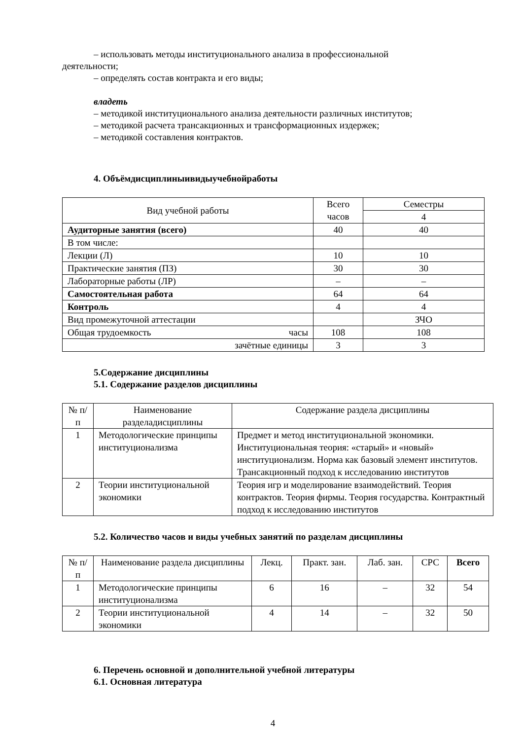– использовать методы институционального анализа в профессиональной
деятельности;
– определять состав контракта и его виды;
владеть
– методикой институционального анализа деятельности различных институтов;
– методикой расчета трансакционных и трансформационных издержек;
– методикой составления контрактов.
4. Объёмдисциплиныивидыучебнойработы
| Вид учебной работы | Всего часов | Семестры |
| | | 4 |
| Аудиторные занятия (всего) | 40 | 40 |
| В том числе: | | |
| Лекции (Л) | 10 | 10 |
| Практические занятия (ПЗ) | 30 | 30 |
| Лабораторные работы (ЛР) | – | – |
| Самостоятельная работа | 64 | 64 |
| Контроль | 4 | 4 |
| Вид промежуточной аттестации | | ЗЧО |
| Общая трудоемкость часы | 108 | 108 |
| зачётные единицы | 3 | 3 |
5.Содержание дисциплины
5.1. Содержание разделов дисциплины
| № п/п | Наименование разделадисциплины | Содержание раздела дисциплины |
| 1 | Методологические принципы институционализма | Предмет и метод институциональной экономики. Институциональная теория: «старый» и «новый» институционализм. Норма как базовый элемент институтов. Трансакционный подход к исследованию институтов |
| 2 | Теории институциональной экономики | Теория игр и моделирование взаимодействий. Теория контрактов. Теория фирмы. Теория государства. Контрактный подход к исследованию институтов |
5.2. Количество часов и виды учебных занятий по разделам дисциплины
| № п/п | Наименование раздела дисциплины | Лекц. | Практ. зан. | Лаб. зан. | СРС | Всего |
| 1 | Методологические принципы институционализма | 6 | 16 | – | 32 | 54 |
| 2 | Теории институциональной экономики | 4 | 14 | – | 32 | 50 |
6. Перечень основной и дополнительной учебной литературы
6.1. Основная литература
4